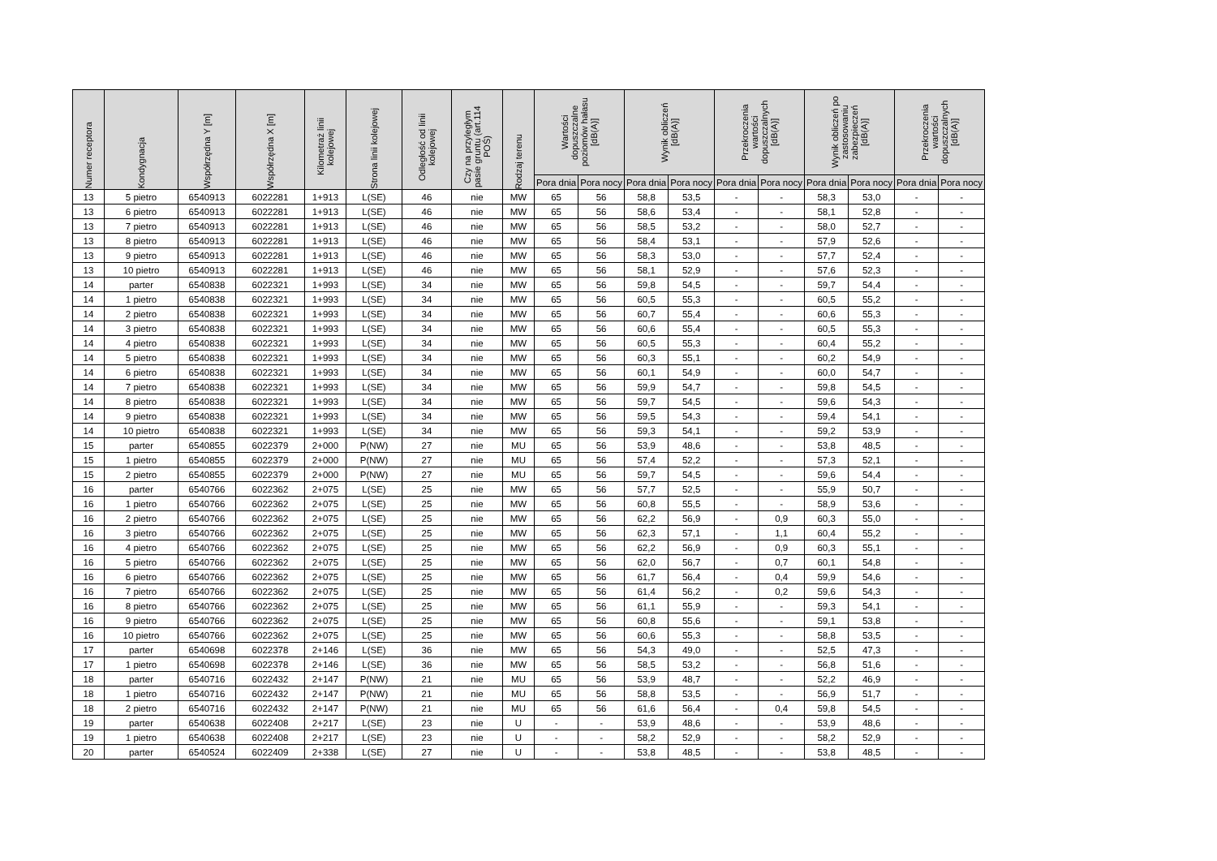| Numer receptora | Kondygnacja | Współrzędna Y [m] | Współrzędna X [m] | Kilometraż linii kolejowej | Strona linii kolejowej | Odległość od linii kolejowej | Czy na przyległym pasie gruntu (art.114 POŚ) | Rodzaj terenu | Wartości dopuszczalne poziomów hałasu [dB(A)] | | Wynik obliczeń [dB(A)] | | Przekroczenia wartości dopuszczalnych [dB(A)] | | Wynik obliczeń po zastosowaniu zabezpieczeń [dB(A)] | | Przekroczenia wartości dopuszczalnych [dB(A)] | |
| --- | --- | --- | --- | --- | --- | --- | --- | --- | --- | --- | --- | --- | --- | --- | --- | --- | --- | --- |
| | | | | | | | | | Pora dnia | Pora nocy | Pora dnia | Pora nocy | Pora dnia | Pora nocy | Pora dnia | Pora nocy | Pora dnia | Pora nocy |
| 13 | 5 pietro | 6540913 | 6022281 | 1+913 | L(SE) | 46 | nie | MW | 65 | 56 | 58,8 | 53,5 | - | - | 58,3 | 53,0 | - | - |
| 13 | 6 pietro | 6540913 | 6022281 | 1+913 | L(SE) | 46 | nie | MW | 65 | 56 | 58,6 | 53,4 | - | - | 58,1 | 52,8 | - | - |
| 13 | 7 pietro | 6540913 | 6022281 | 1+913 | L(SE) | 46 | nie | MW | 65 | 56 | 58,5 | 53,2 | - | - | 58,0 | 52,7 | - | - |
| 13 | 8 pietro | 6540913 | 6022281 | 1+913 | L(SE) | 46 | nie | MW | 65 | 56 | 58,4 | 53,1 | - | - | 57,9 | 52,6 | - | - |
| 13 | 9 pietro | 6540913 | 6022281 | 1+913 | L(SE) | 46 | nie | MW | 65 | 56 | 58,3 | 53,0 | - | - | 57,7 | 52,4 | - | - |
| 13 | 10 pietro | 6540913 | 6022281 | 1+913 | L(SE) | 46 | nie | MW | 65 | 56 | 58,1 | 52,9 | - | - | 57,6 | 52,3 | - | - |
| 14 | parter | 6540838 | 6022321 | 1+993 | L(SE) | 34 | nie | MW | 65 | 56 | 59,8 | 54,5 | - | - | 59,7 | 54,4 | - | - |
| 14 | 1 pietro | 6540838 | 6022321 | 1+993 | L(SE) | 34 | nie | MW | 65 | 56 | 60,5 | 55,3 | - | - | 60,5 | 55,2 | - | - |
| 14 | 2 pietro | 6540838 | 6022321 | 1+993 | L(SE) | 34 | nie | MW | 65 | 56 | 60,7 | 55,4 | - | - | 60,6 | 55,3 | - | - |
| 14 | 3 pietro | 6540838 | 6022321 | 1+993 | L(SE) | 34 | nie | MW | 65 | 56 | 60,6 | 55,4 | - | - | 60,5 | 55,3 | - | - |
| 14 | 4 pietro | 6540838 | 6022321 | 1+993 | L(SE) | 34 | nie | MW | 65 | 56 | 60,5 | 55,3 | - | - | 60,4 | 55,2 | - | - |
| 14 | 5 pietro | 6540838 | 6022321 | 1+993 | L(SE) | 34 | nie | MW | 65 | 56 | 60,3 | 55,1 | - | - | 60,2 | 54,9 | - | - |
| 14 | 6 pietro | 6540838 | 6022321 | 1+993 | L(SE) | 34 | nie | MW | 65 | 56 | 60,1 | 54,9 | - | - | 60,0 | 54,7 | - | - |
| 14 | 7 pietro | 6540838 | 6022321 | 1+993 | L(SE) | 34 | nie | MW | 65 | 56 | 59,9 | 54,7 | - | - | 59,8 | 54,5 | - | - |
| 14 | 8 pietro | 6540838 | 6022321 | 1+993 | L(SE) | 34 | nie | MW | 65 | 56 | 59,7 | 54,5 | - | - | 59,6 | 54,3 | - | - |
| 14 | 9 pietro | 6540838 | 6022321 | 1+993 | L(SE) | 34 | nie | MW | 65 | 56 | 59,5 | 54,3 | - | - | 59,4 | 54,1 | - | - |
| 14 | 10 pietro | 6540838 | 6022321 | 1+993 | L(SE) | 34 | nie | MW | 65 | 56 | 59,3 | 54,1 | - | - | 59,2 | 53,9 | - | - |
| 15 | parter | 6540855 | 6022379 | 2+000 | P(NW) | 27 | nie | MU | 65 | 56 | 53,9 | 48,6 | - | - | 53,8 | 48,5 | - | - |
| 15 | 1 pietro | 6540855 | 6022379 | 2+000 | P(NW) | 27 | nie | MU | 65 | 56 | 57,4 | 52,2 | - | - | 57,3 | 52,1 | - | - |
| 15 | 2 pietro | 6540855 | 6022379 | 2+000 | P(NW) | 27 | nie | MU | 65 | 56 | 59,7 | 54,5 | - | - | 59,6 | 54,4 | - | - |
| 16 | parter | 6540766 | 6022362 | 2+075 | L(SE) | 25 | nie | MW | 65 | 56 | 57,7 | 52,5 | - | - | 55,9 | 50,7 | - | - |
| 16 | 1 pietro | 6540766 | 6022362 | 2+075 | L(SE) | 25 | nie | MW | 65 | 56 | 60,8 | 55,5 | - | - | 58,9 | 53,6 | - | - |
| 16 | 2 pietro | 6540766 | 6022362 | 2+075 | L(SE) | 25 | nie | MW | 65 | 56 | 62,2 | 56,9 | - | 0,9 | 60,3 | 55,0 | - | - |
| 16 | 3 pietro | 6540766 | 6022362 | 2+075 | L(SE) | 25 | nie | MW | 65 | 56 | 62,3 | 57,1 | - | 1,1 | 60,4 | 55,2 | - | - |
| 16 | 4 pietro | 6540766 | 6022362 | 2+075 | L(SE) | 25 | nie | MW | 65 | 56 | 62,2 | 56,9 | - | 0,9 | 60,3 | 55,1 | - | - |
| 16 | 5 pietro | 6540766 | 6022362 | 2+075 | L(SE) | 25 | nie | MW | 65 | 56 | 62,0 | 56,7 | - | 0,7 | 60,1 | 54,8 | - | - |
| 16 | 6 pietro | 6540766 | 6022362 | 2+075 | L(SE) | 25 | nie | MW | 65 | 56 | 61,7 | 56,4 | - | 0,4 | 59,9 | 54,6 | - | - |
| 16 | 7 pietro | 6540766 | 6022362 | 2+075 | L(SE) | 25 | nie | MW | 65 | 56 | 61,4 | 56,2 | - | 0,2 | 59,6 | 54,3 | - | - |
| 16 | 8 pietro | 6540766 | 6022362 | 2+075 | L(SE) | 25 | nie | MW | 65 | 56 | 61,1 | 55,9 | - | - | 59,3 | 54,1 | - | - |
| 16 | 9 pietro | 6540766 | 6022362 | 2+075 | L(SE) | 25 | nie | MW | 65 | 56 | 60,8 | 55,6 | - | - | 59,1 | 53,8 | - | - |
| 16 | 10 pietro | 6540766 | 6022362 | 2+075 | L(SE) | 25 | nie | MW | 65 | 56 | 60,6 | 55,3 | - | - | 58,8 | 53,5 | - | - |
| 17 | parter | 6540698 | 6022378 | 2+146 | L(SE) | 36 | nie | MW | 65 | 56 | 54,3 | 49,0 | - | - | 52,5 | 47,3 | - | - |
| 17 | 1 pietro | 6540698 | 6022378 | 2+146 | L(SE) | 36 | nie | MW | 65 | 56 | 58,5 | 53,2 | - | - | 56,8 | 51,6 | - | - |
| 18 | parter | 6540716 | 6022432 | 2+147 | P(NW) | 21 | nie | MU | 65 | 56 | 53,9 | 48,7 | - | - | 52,2 | 46,9 | - | - |
| 18 | 1 pietro | 6540716 | 6022432 | 2+147 | P(NW) | 21 | nie | MU | 65 | 56 | 58,8 | 53,5 | - | - | 56,9 | 51,7 | - | - |
| 18 | 2 pietro | 6540716 | 6022432 | 2+147 | P(NW) | 21 | nie | MU | 65 | 56 | 61,6 | 56,4 | - | 0,4 | 59,8 | 54,5 | - | - |
| 19 | parter | 6540638 | 6022408 | 2+217 | L(SE) | 23 | nie | U | - | - | 53,9 | 48,6 | - | - | 53,9 | 48,6 | - | - |
| 19 | 1 pietro | 6540638 | 6022408 | 2+217 | L(SE) | 23 | nie | U | - | - | 58,2 | 52,9 | - | - | 58,2 | 52,9 | - | - |
| 20 | parter | 6540524 | 6022409 | 2+338 | L(SE) | 27 | nie | U | - | - | 53,8 | 48,5 | - | - | 53,8 | 48,5 | - | - |